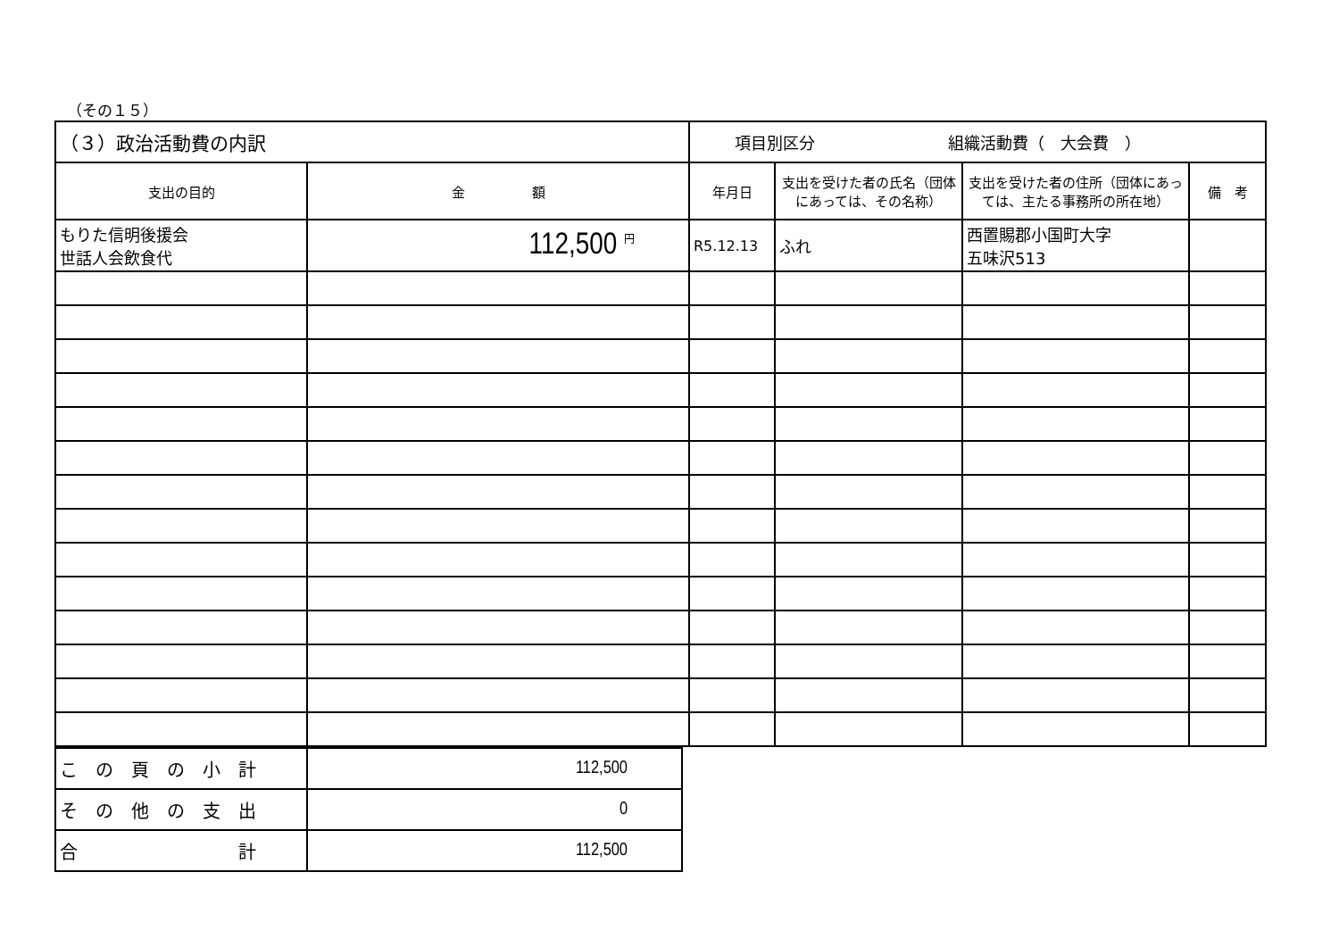（その１５）
| （３）政治活動費の内訳 | | 項目別区分 組織活動費（ 大会費 ） | | | |
| 支出の目的 | 金 額 | 年月日 | 支出を受けた者の氏名（団体にあっては、その名称） | 支出を受けた者の住所（団体にあっては、主たる事務所の所在地） | 備 考 |
| もりた信明後援会 世話人会飲食代 | 112,500 <sup>円</sup> | R5.12.13 | ふれ | 西置賜郡小国町大字 五味沢513 | |
| こ の 頁 の 小 計 | 112,500 |
| そ の 他 の 支 出 | 0 |
| 合 計 | 112,500 |